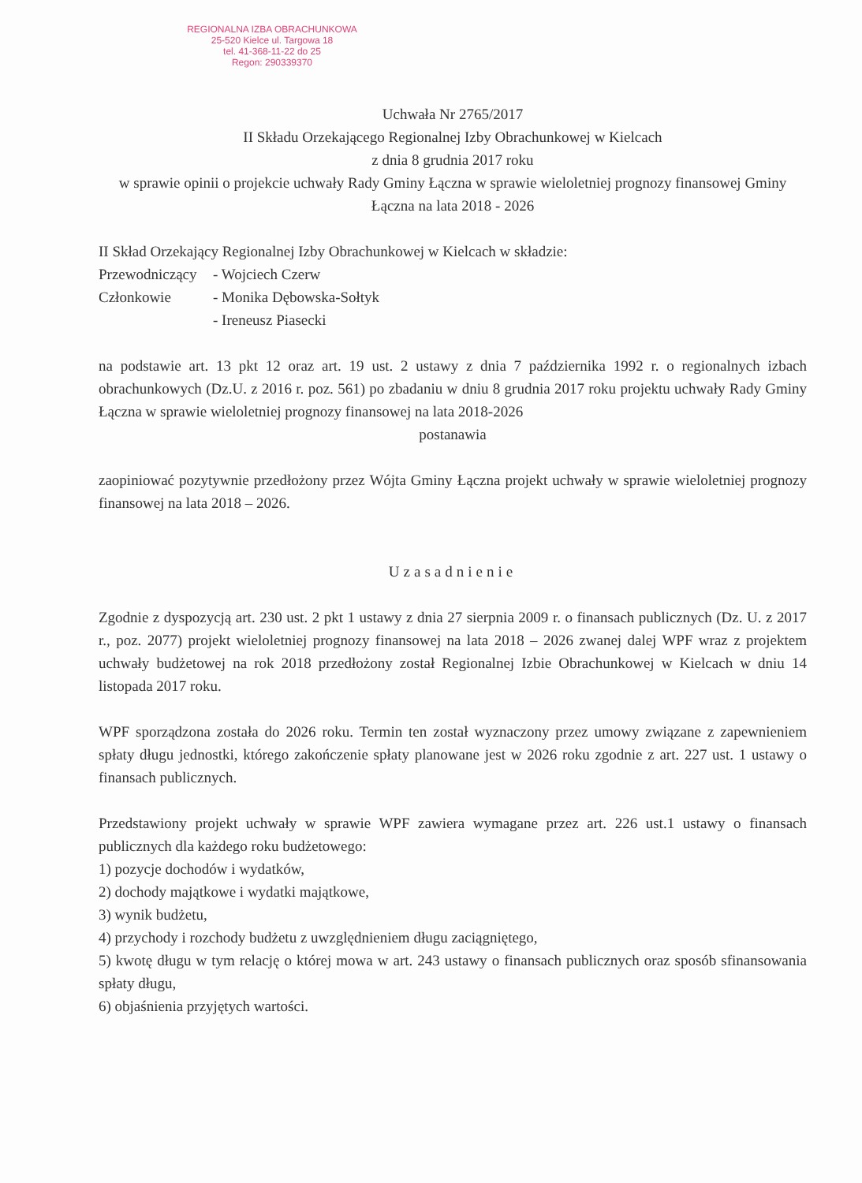REGIONALNA IZBA OBRACHUNKOWA
25-520 Kielce ul. Targowa 18
tel. 41-368-11-22 do 25
Regon: 290339370
Uchwała Nr 2765/2017
II Składu Orzekającego Regionalnej Izby Obrachunkowej w Kielcach
z dnia 8 grudnia 2017 roku
w sprawie opinii o projekcie uchwały Rady Gminy Łączna w sprawie wieloletniej prognozy finansowej Gminy Łączna na lata 2018 - 2026
II Skład Orzekający Regionalnej Izby Obrachunkowej w Kielcach w składzie:
Przewodniczący - Wojciech Czerw
Członkowie - Monika Dębowska-Sołtyk
- Ireneusz Piasecki
na podstawie art. 13 pkt 12 oraz art. 19 ust. 2 ustawy z dnia 7 października 1992 r. o regionalnych izbach obrachunkowych (Dz.U. z 2016 r. poz. 561) po zbadaniu w dniu 8 grudnia 2017 roku projektu uchwały Rady Gminy Łączna w sprawie wieloletniej prognozy finansowej na lata 2018-2026
postanawia
zaopiniować pozytywnie przedłożony przez Wójta Gminy Łączna projekt uchwały w sprawie wieloletniej prognozy finansowej na lata 2018 – 2026.
Uzasadnienie
Zgodnie z dyspozycją art. 230 ust. 2 pkt 1 ustawy z dnia 27 sierpnia 2009 r. o finansach publicznych (Dz. U. z 2017 r., poz. 2077) projekt wieloletniej prognozy finansowej na lata 2018 – 2026 zwanej dalej WPF wraz z projektem uchwały budżetowej na rok 2018 przedłożony został Regionalnej Izbie Obrachunkowej w Kielcach w dniu 14 listopada 2017 roku.
WPF sporządzona została do 2026 roku. Termin ten został wyznaczony przez umowy związane z zapewnieniem spłaty długu jednostki, którego zakończenie spłaty planowane jest w 2026 roku zgodnie z art. 227 ust. 1 ustawy o finansach publicznych.
Przedstawiony projekt uchwały w sprawie WPF zawiera wymagane przez art. 226 ust.1 ustawy o finansach publicznych dla każdego roku budżetowego:
1) pozycje dochodów i wydatków,
2) dochody majątkowe i wydatki majątkowe,
3) wynik budżetu,
4) przychody i rozchody budżetu z uwzględnieniem długu zaciągniętego,
5) kwotę długu w tym relację o której mowa w art. 243 ustawy o finansach publicznych oraz sposób sfinansowania spłaty długu,
6) objaśnienia przyjętych wartości.